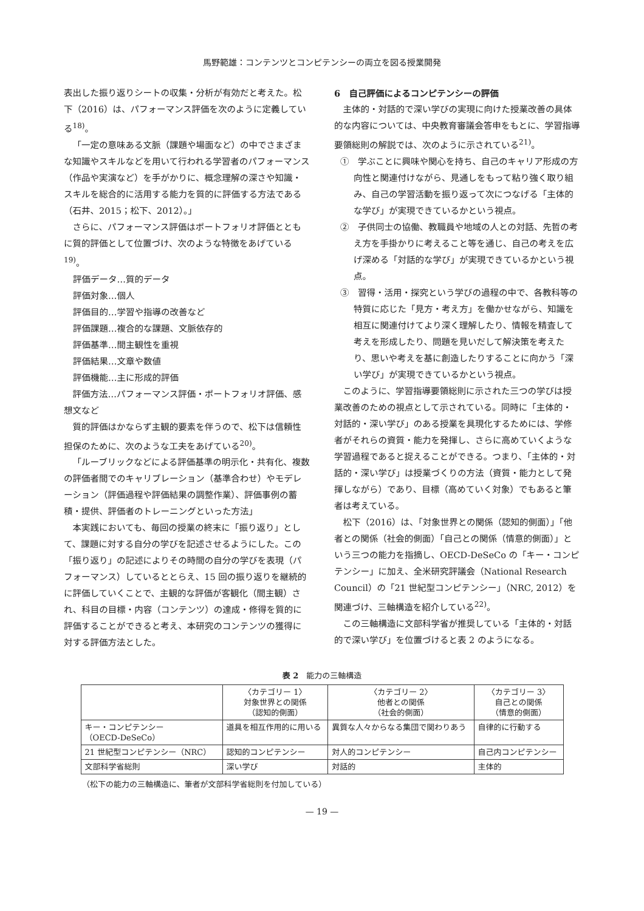馬野範雄：コンテンツとコンピテンシーの両立を図る授業開発
表出した振り返りシートの収集・分析が有効だと考えた。松下（2016）は、パフォーマンス評価を次のように定義している<sup>18)</sup>。
「一定の意味ある文脈（課題や場面など）の中でさまざまな知識やスキルなどを用いて行われる学習者のパフォーマンス（作品や実演など）を手がかりに、概念理解の深さや知識・スキルを総合的に活用する能力を質的に評価する方法である（石井、2015；松下、2012）。」
さらに、パフォーマンス評価はポートフォリオ評価とともに質的評価として位置づけ、次のような特徴をあげている<sup>19)</sup>。
評価データ…質的データ
評価対象…個人
評価目的…学習や指導の改善など
評価課題…複合的な課題、文脈依存的
評価基準…間主観性を重視
評価結果…文章や数値
評価機能…主に形成的評価
評価方法…パフォーマンス評価・ポートフォリオ評価、感想文など
質的評価はかならず主観的要素を伴うので、松下は信頼性担保のために、次のような工夫をあげている<sup>20)</sup>。
「ルーブリックなどによる評価基準の明示化・共有化、複数の評価者間でのキャリブレーション（基準合わせ）やモデレーション（評価過程や評価結果の調整作業）、評価事例の蓄積・提供、評価者のトレーニングといった方法」
本実践においても、毎回の授業の終末に「振り返り」として、課題に対する自分の学びを記述させるようにした。この「振り返り」の記述によりその時間の自分の学びを表現（パフォーマンス）しているととらえ、15 回の振り返りを継続的に評価していくことで、主観的な評価が客観化（間主観）され、科目の目標・内容（コンテンツ）の達成・修得を質的に評価することができると考え、本研究のコンテンツの獲得に対する評価方法とした。
6　自己評価によるコンピテンシーの評価
主体的・対話的で深い学びの実現に向けた授業改善の具体的な内容については、中央教育審議会答申をもとに、学習指導要領総則の解説では、次のように示されている<sup>21)</sup>。
①　学ぶことに興味や関心を持ち、自己のキャリア形成の方向性と関連付けながら、見通しをもって粘り強く取り組み、自己の学習活動を振り返って次につなげる「主体的な学び」が実現できているかという視点。
②　子供同士の協働、教職員や地域の人との対話、先哲の考え方を手掛かりに考えること等を通じ、自己の考えを広げ深める「対話的な学び」が実現できているかという視点。
③　習得・活用・探究という学びの過程の中で、各教科等の特質に応じた「見方・考え方」を働かせながら、知識を相互に関連付けてより深く理解したり、情報を精査して考えを形成したり、問題を見いだして解決策を考えたり、思いや考えを基に創造したりすることに向かう「深い学び」が実現できているかという視点。
このように、学習指導要領総則に示された三つの学びは授業改善のための視点として示されている。同時に「主体的・対話的・深い学び」のある授業を具現化するためには、学修者がそれらの資質・能力を発揮し、さらに高めていくような学習過程であると捉えることができる。つまり、「主体的・対話的・深い学び」は授業づくりの方法（資質・能力として発揮しながら）であり、目標（高めていく対象）でもあると筆者は考えている。
松下（2016）は、「対象世界との関係（認知的側面）」「他者との関係（社会的側面）「自己との関係（情意的側面）」という三つの能力を指摘し、OECD-DeSeCo の「キー・コンピテンシー」に加え、全米研究評議会（National Research Council）の「21 世紀型コンピテンシー」（NRC, 2012）を関連づけ、三軸構造を紹介している<sup>22)</sup>。
この三軸構造に文部科学省が推奨している「主体的・対話的で深い学び」を位置づけると表 2 のようになる。
表 2　能力の三軸構造
| | 〈カテゴリー 1〉 対象世界との関係 （認知的側面） | 〈カテゴリー 2〉 他者との関係 （社会的側面） | 〈カテゴリー 3〉 自己との関係 （情意的側面） |
| キー・コンピテンシー （OECD-DeSeCo） | 道具を相互作用的に用いる | 異質な人々からなる集団で関わりあう | 自律的に行動する |
| 21 世紀型コンピテンシー（NRC） | 認知的コンピテンシー | 対人的コンピテンシー | 自己内コンピテンシー |
| 文部科学省総則 | 深い学び | 対話的 | 主体的 |
（松下の能力の三軸構造に、筆者が文部科学省総則を付加している）
— 19 —